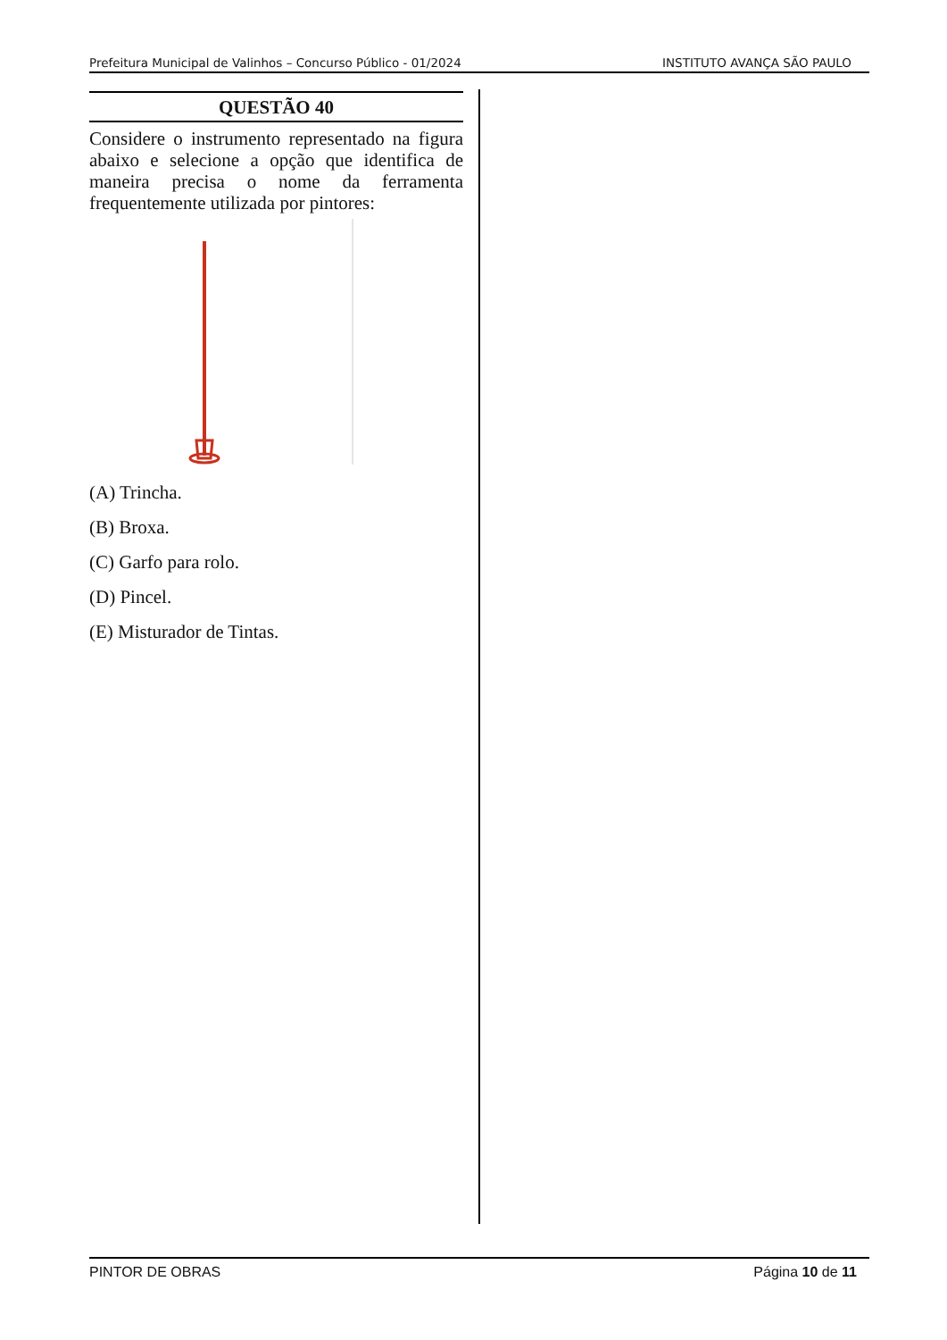Prefeitura Municipal de Valinhos – Concurso Público - 01/2024 INSTITUTO AVANÇA SÃO PAULO
QUESTÃO 40
Considere o instrumento representado na figura abaixo e selecione a opção que identifica de maneira precisa o nome da ferramenta frequentemente utilizada por pintores:
(A) Trincha.
(B) Broxa.
(C) Garfo para rolo.
(D) Pincel.
(E) Misturador de Tintas.
PINTOR DE OBRAS Página 10 de 11